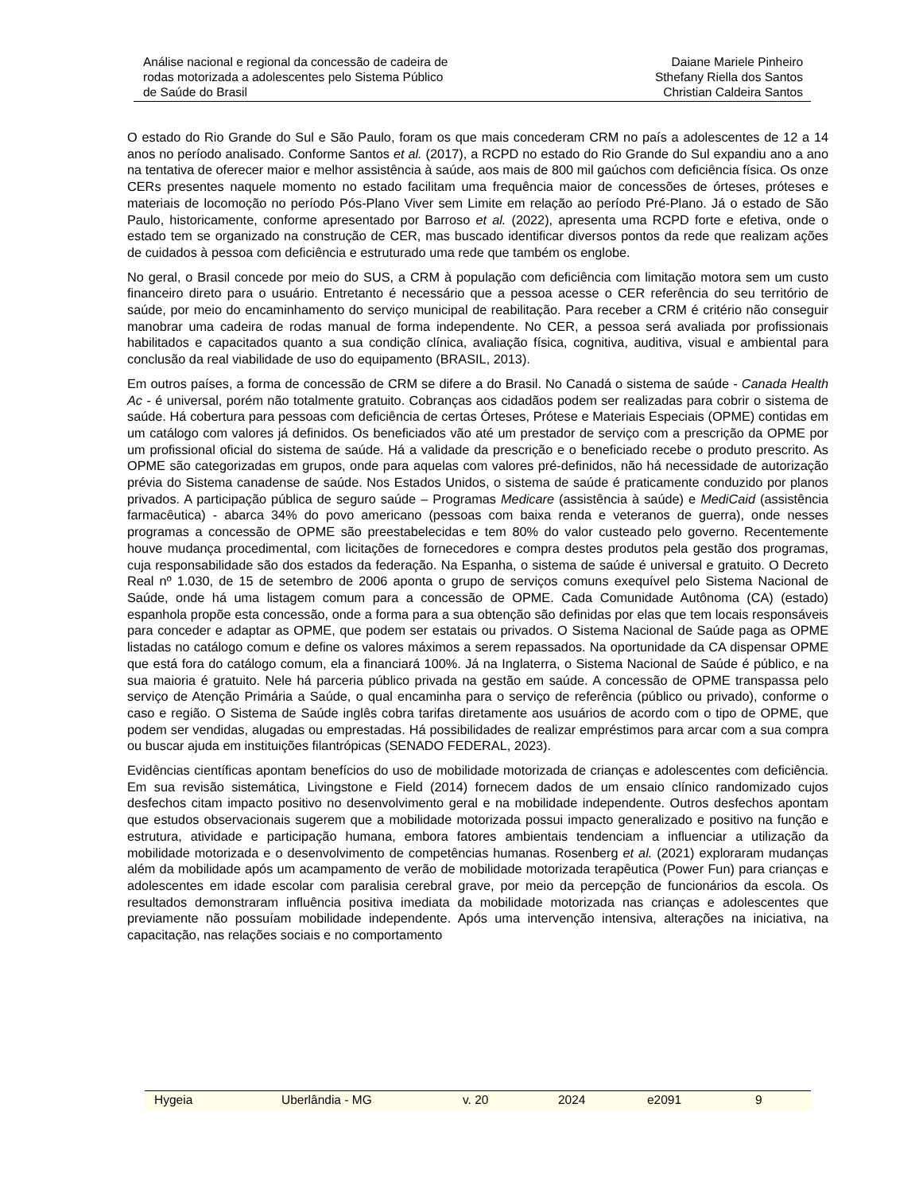Análise nacional e regional da concessão de cadeira de
rodas motorizada a adolescentes pelo Sistema Público
de Saúde do Brasil
Daiane Mariele Pinheiro
Sthefany Riella dos Santos
Christian Caldeira Santos
O estado do Rio Grande do Sul e São Paulo, foram os que mais concederam CRM no país a adolescentes de 12 a 14 anos no período analisado. Conforme Santos et al. (2017), a RCPD no estado do Rio Grande do Sul expandiu ano a ano na tentativa de oferecer maior e melhor assistência à saúde, aos mais de 800 mil gaúchos com deficiência física. Os onze CERs presentes naquele momento no estado facilitam uma frequência maior de concessões de órteses, próteses e materiais de locomoção no período Pós-Plano Viver sem Limite em relação ao período Pré-Plano. Já o estado de São Paulo, historicamente, conforme apresentado por Barroso et al. (2022), apresenta uma RCPD forte e efetiva, onde o estado tem se organizado na construção de CER, mas buscado identificar diversos pontos da rede que realizam ações de cuidados à pessoa com deficiência e estruturado uma rede que também os englobe.
No geral, o Brasil concede por meio do SUS, a CRM à população com deficiência com limitação motora sem um custo financeiro direto para o usuário. Entretanto é necessário que a pessoa acesse o CER referência do seu território de saúde, por meio do encaminhamento do serviço municipal de reabilitação. Para receber a CRM é critério não conseguir manobrar uma cadeira de rodas manual de forma independente. No CER, a pessoa será avaliada por profissionais habilitados e capacitados quanto a sua condição clínica, avaliação física, cognitiva, auditiva, visual e ambiental para conclusão da real viabilidade de uso do equipamento (BRASIL, 2013).
Em outros países, a forma de concessão de CRM se difere a do Brasil. No Canadá o sistema de saúde - Canada Health Ac - é universal, porém não totalmente gratuito. Cobranças aos cidadãos podem ser realizadas para cobrir o sistema de saúde. Há cobertura para pessoas com deficiência de certas Órteses, Prótese e Materiais Especiais (OPME) contidas em um catálogo com valores já definidos. Os beneficiados vão até um prestador de serviço com a prescrição da OPME por um profissional oficial do sistema de saúde. Há a validade da prescrição e o beneficiado recebe o produto prescrito. As OPME são categorizadas em grupos, onde para aquelas com valores pré-definidos, não há necessidade de autorização prévia do Sistema canadense de saúde. Nos Estados Unidos, o sistema de saúde é praticamente conduzido por planos privados. A participação pública de seguro saúde – Programas Medicare (assistência à saúde) e MediCaid (assistência farmacêutica) - abarca 34% do povo americano (pessoas com baixa renda e veteranos de guerra), onde nesses programas a concessão de OPME são preestabelecidas e tem 80% do valor custeado pelo governo. Recentemente houve mudança procedimental, com licitações de fornecedores e compra destes produtos pela gestão dos programas, cuja responsabilidade são dos estados da federação. Na Espanha, o sistema de saúde é universal e gratuito. O Decreto Real nº 1.030, de 15 de setembro de 2006 aponta o grupo de serviços comuns exequível pelo Sistema Nacional de Saúde, onde há uma listagem comum para a concessão de OPME. Cada Comunidade Autônoma (CA) (estado) espanhola propõe esta concessão, onde a forma para a sua obtenção são definidas por elas que tem locais responsáveis para conceder e adaptar as OPME, que podem ser estatais ou privados. O Sistema Nacional de Saúde paga as OPME listadas no catálogo comum e define os valores máximos a serem repassados. Na oportunidade da CA dispensar OPME que está fora do catálogo comum, ela a financiará 100%. Já na Inglaterra, o Sistema Nacional de Saúde é público, e na sua maioria é gratuito. Nele há parceria público privada na gestão em saúde. A concessão de OPME transpassa pelo serviço de Atenção Primária a Saúde, o qual encaminha para o serviço de referência (público ou privado), conforme o caso e região. O Sistema de Saúde inglês cobra tarifas diretamente aos usuários de acordo com o tipo de OPME, que podem ser vendidas, alugadas ou emprestadas. Há possibilidades de realizar empréstimos para arcar com a sua compra ou buscar ajuda em instituições filantrópicas (SENADO FEDERAL, 2023).
Evidências científicas apontam benefícios do uso de mobilidade motorizada de crianças e adolescentes com deficiência. Em sua revisão sistemática, Livingstone e Field (2014) fornecem dados de um ensaio clínico randomizado cujos desfechos citam impacto positivo no desenvolvimento geral e na mobilidade independente. Outros desfechos apontam que estudos observacionais sugerem que a mobilidade motorizada possui impacto generalizado e positivo na função e estrutura, atividade e participação humana, embora fatores ambientais tendenciam a influenciar a utilização da mobilidade motorizada e o desenvolvimento de competências humanas. Rosenberg et al. (2021) exploraram mudanças além da mobilidade após um acampamento de verão de mobilidade motorizada terapêutica (Power Fun) para crianças e adolescentes em idade escolar com paralisia cerebral grave, por meio da percepção de funcionários da escola. Os resultados demonstraram influência positiva imediata da mobilidade motorizada nas crianças e adolescentes que previamente não possuíam mobilidade independente. Após uma intervenção intensiva, alterações na iniciativa, na capacitação, nas relações sociais e no comportamento
Hygeia Uberlândia - MG v. 20 2024 e2091 9